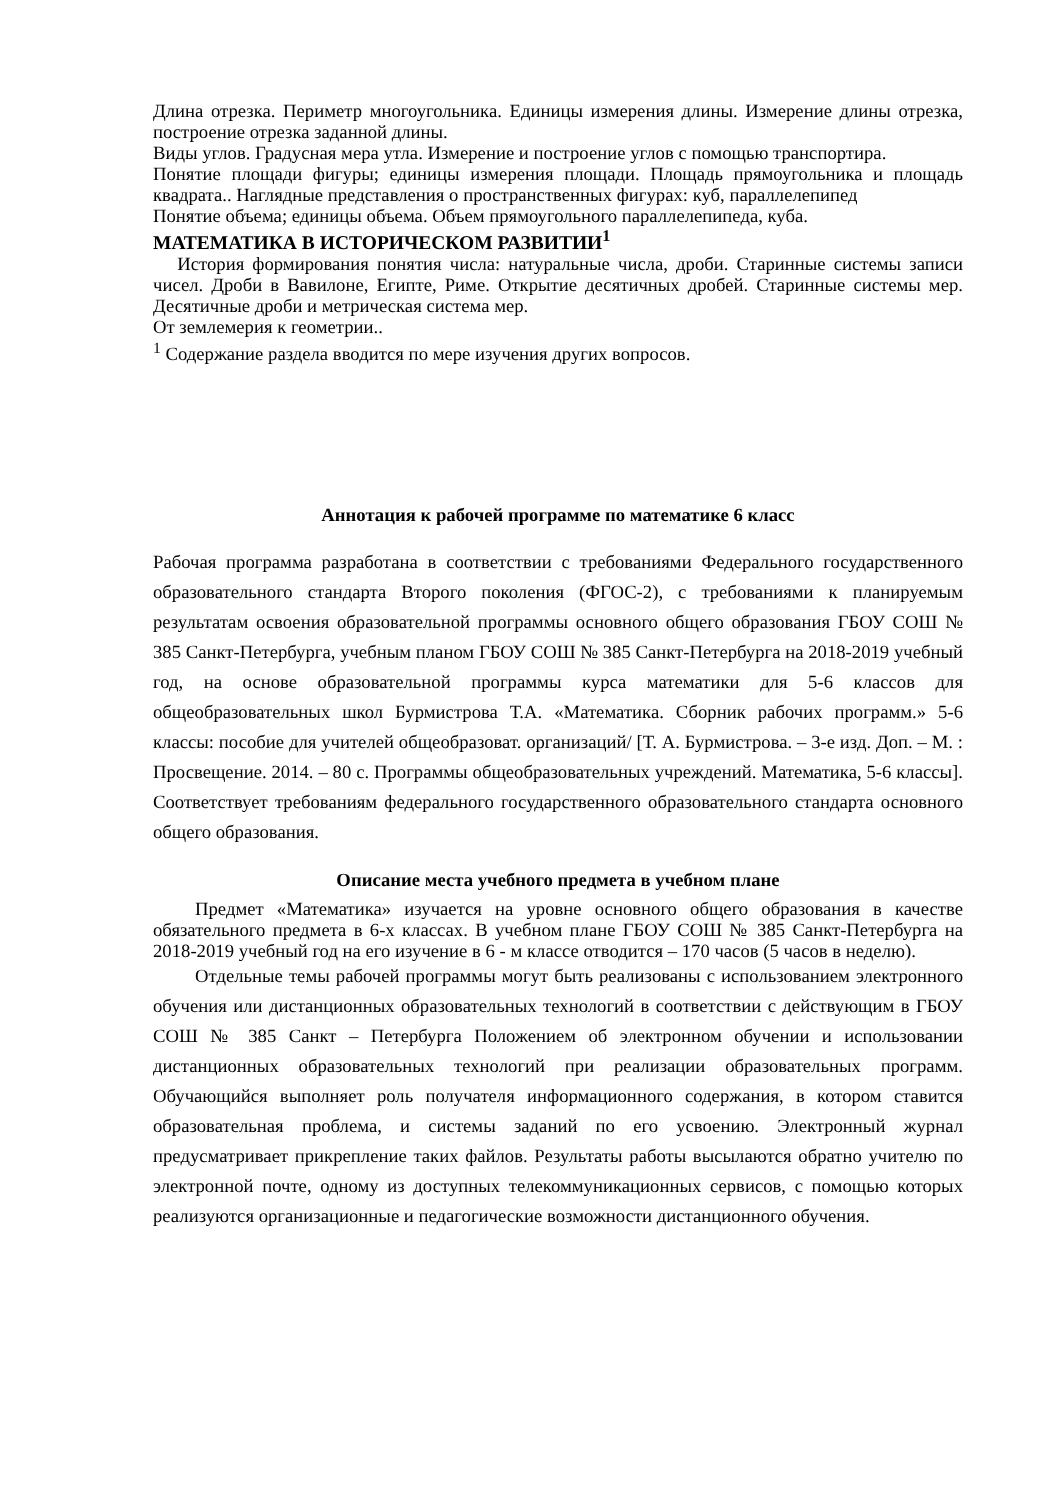Длина отрезка. Периметр многоугольника. Единицы измерения длины. Измерение длины отрезка, построение отрезка заданной длины.
Виды углов. Градусная мера утла. Измерение и построение углов с помощью транспортира.
Понятие площади фигуры; единицы измерения площади. Площадь прямоугольника и площадь квадрата.. Наглядные представления о пространственных фигурах: куб, параллелепипед
Понятие объема; единицы объема. Объем прямоугольного параллелепипеда, куба.
МАТЕМАТИКА В ИСТОРИЧЕСКОМ РАЗВИТИИ<sup>1</sup>
История формирования понятия числа: натуральные числа, дроби. Старинные системы записи чисел. Дроби в Вавилоне, Египте, Риме. Открытие десятичных дробей. Старинные системы мер. Десятичные дроби и метрическая система мер.
От землемерия к геометрии..
<sup>1</sup> Содержание раздела вводится по мере изучения других вопросов.
Аннотация к рабочей программе по математике 6 класс
Рабочая программа разработана в соответствии с требованиями Федерального государственного образовательного стандарта Второго поколения (ФГОС-2), с требованиями к планируемым результатам освоения образовательной программы основного общего образования ГБОУ СОШ № 385 Санкт-Петербурга, учебным планом ГБОУ СОШ № 385 Санкт-Петербурга на 2018-2019 учебный год, на основе образовательной программы курса математики для 5-6 классов для общеобразовательных школ Бурмистрова Т.А. «Математика. Сборник рабочих программ.» 5-6 классы: пособие для учителей общеобразоват. организаций/ [Т. А. Бурмистрова. – 3-е изд. Доп. – М. : Просвещение. 2014. – 80 с. Программы общеобразовательных учреждений. Математика, 5-6 классы]. Соответствует требованиям федерального государственного образовательного стандарта основного общего образования.
Описание места учебного предмета в учебном плане
Предмет «Математика» изучается на уровне основного общего образования в качестве обязательного предмета в 6-х классах. В учебном плане ГБОУ СОШ № 385 Санкт-Петербурга на 2018-2019 учебный год на его изучение в 6 - м классе отводится – 170 часов (5 часов в неделю).
Отдельные темы рабочей программы могут быть реализованы с использованием электронного обучения или дистанционных образовательных технологий в соответствии с действующим в ГБОУ СОШ № 385 Санкт – Петербурга Положением об электронном обучении и использовании дистанционных образовательных технологий при реализации образовательных программ. Обучающийся выполняет роль получателя информационного содержания, в котором ставится образовательная проблема, и системы заданий по его усвоению. Электронный журнал предусматривает прикрепление таких файлов. Результаты работы высылаются обратно учителю по электронной почте, одному из доступных телекоммуникационных сервисов, с помощью которых реализуются организационные и педагогические возможности дистанционного обучения.